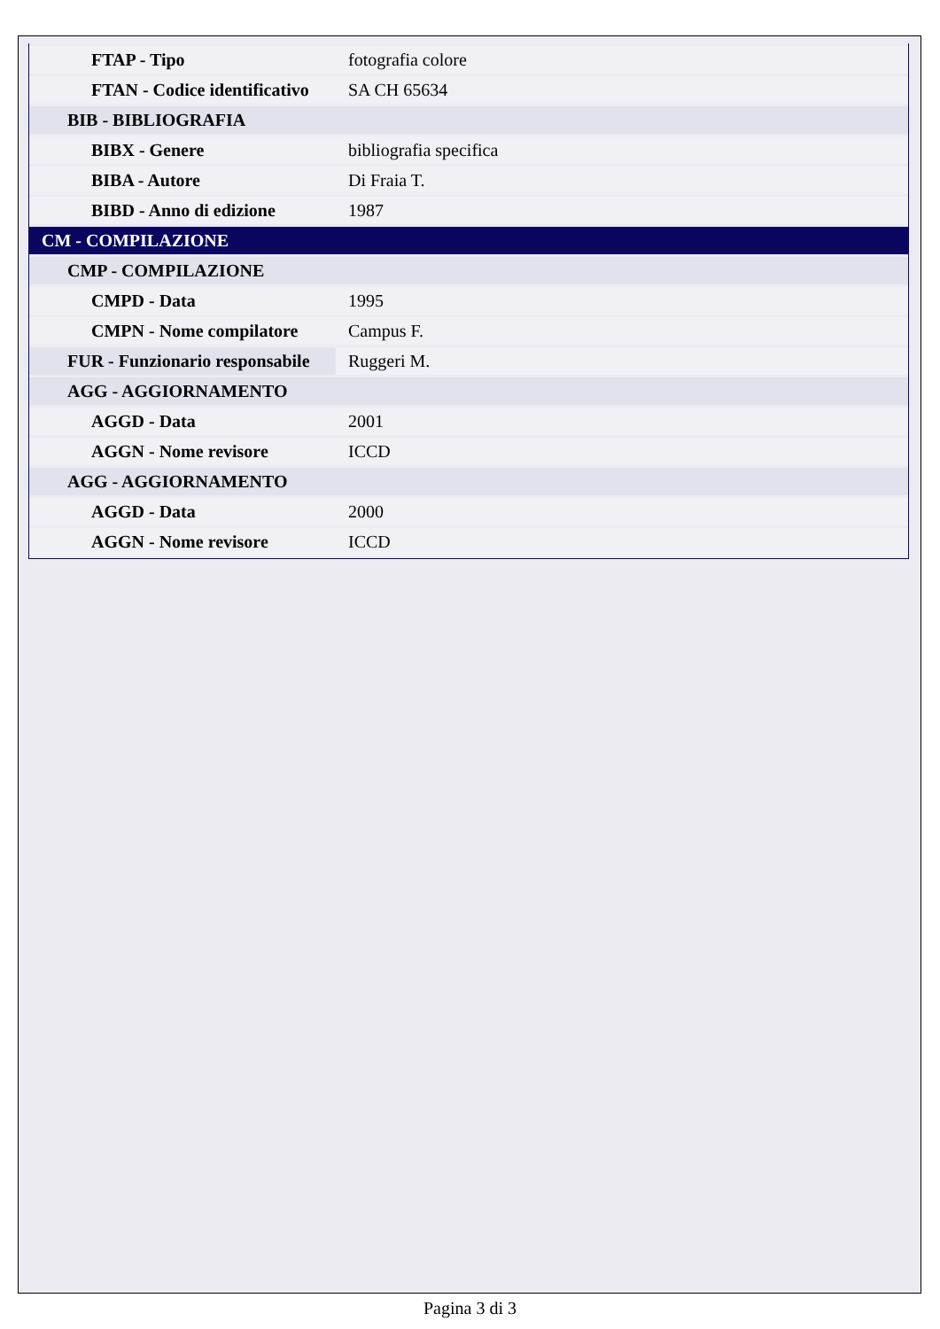| FTAP - Tipo | fotografia colore |
| FTAN - Codice identificativo | SA CH 65634 |
| BIB - BIBLIOGRAFIA | |
| BIBX - Genere | bibliografia specifica |
| BIBA - Autore | Di Fraia T. |
| BIBD - Anno di edizione | 1987 |
| CM - COMPILAZIONE | |
| CMP - COMPILAZIONE | |
| CMPD - Data | 1995 |
| CMPN - Nome compilatore | Campus F. |
| FUR - Funzionario responsabile | Ruggeri M. |
| AGG - AGGIORNAMENTO | |
| AGGD - Data | 2001 |
| AGGN - Nome revisore | ICCD |
| AGG - AGGIORNAMENTO | |
| AGGD - Data | 2000 |
| AGGN - Nome revisore | ICCD |
Pagina 3 di 3